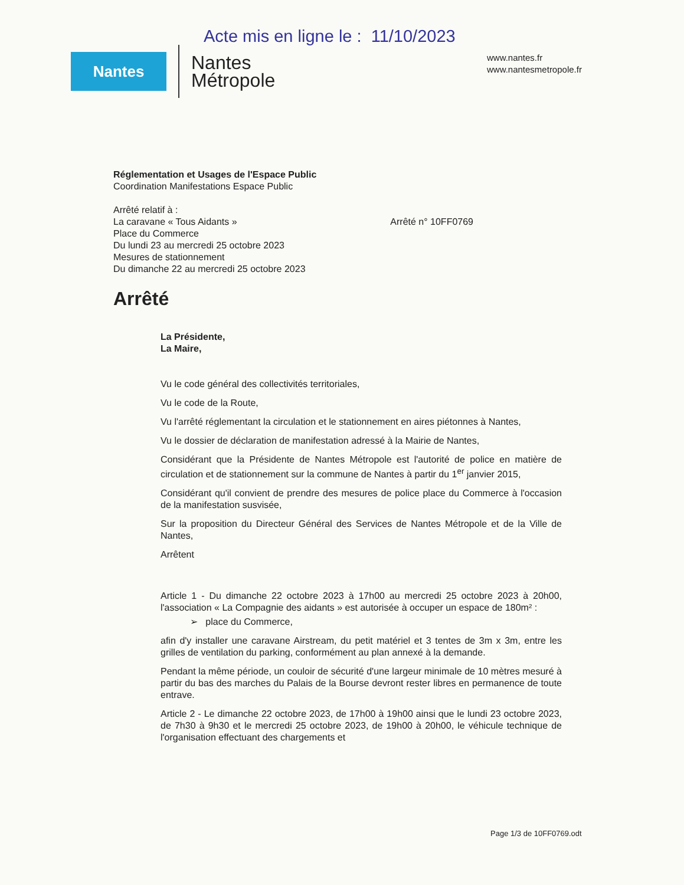Acte mis en ligne le : 11/10/2023
Nantes
Nantes
Métropole
www.nantes.fr
www.nantesmetropole.fr
Réglementation et Usages de l'Espace Public
Coordination Manifestations Espace Public
Arrêté relatif à :
La caravane « Tous Aidants » Arrêté n° 10FF0769
Place du Commerce
Du lundi 23 au mercredi 25 octobre 2023
Mesures de stationnement
Du dimanche 22 au mercredi 25 octobre 2023
Arrêté
La Présidente,
La Maire,
Vu le code général des collectivités territoriales,
Vu le code de la Route,
Vu l'arrêté réglementant la circulation et le stationnement en aires piétonnes à Nantes,
Vu le dossier de déclaration de manifestation adressé à la Mairie de Nantes,
Considérant que la Présidente de Nantes Métropole est l'autorité de police en matière de circulation et de stationnement sur la commune de Nantes à partir du 1<sup>er</sup> janvier 2015,
Considérant qu'il convient de prendre des mesures de police place du Commerce à l'occasion de la manifestation susvisée,
Sur la proposition du Directeur Général des Services de Nantes Métropole et de la Ville de Nantes,
Arrêtent
Article 1 - Du dimanche 22 octobre 2023 à 17h00 au mercredi 25 octobre 2023 à 20h00, l'association « La Compagnie des aidants » est autorisée à occuper un espace de 180m² :
➢ place du Commerce,
afin d'y installer une caravane Airstream, du petit matériel et 3 tentes de 3m x 3m, entre les grilles de ventilation du parking, conformément au plan annexé à la demande.
Pendant la même période, un couloir de sécurité d'une largeur minimale de 10 mètres mesuré à partir du bas des marches du Palais de la Bourse devront rester libres en permanence de toute entrave.
Article 2 - Le dimanche 22 octobre 2023, de 17h00 à 19h00 ainsi que le lundi 23 octobre 2023, de 7h30 à 9h30 et le mercredi 25 octobre 2023, de 19h00 à 20h00, le véhicule technique de l'organisation effectuant des chargements et
Page 1/3 de 10FF0769.odt